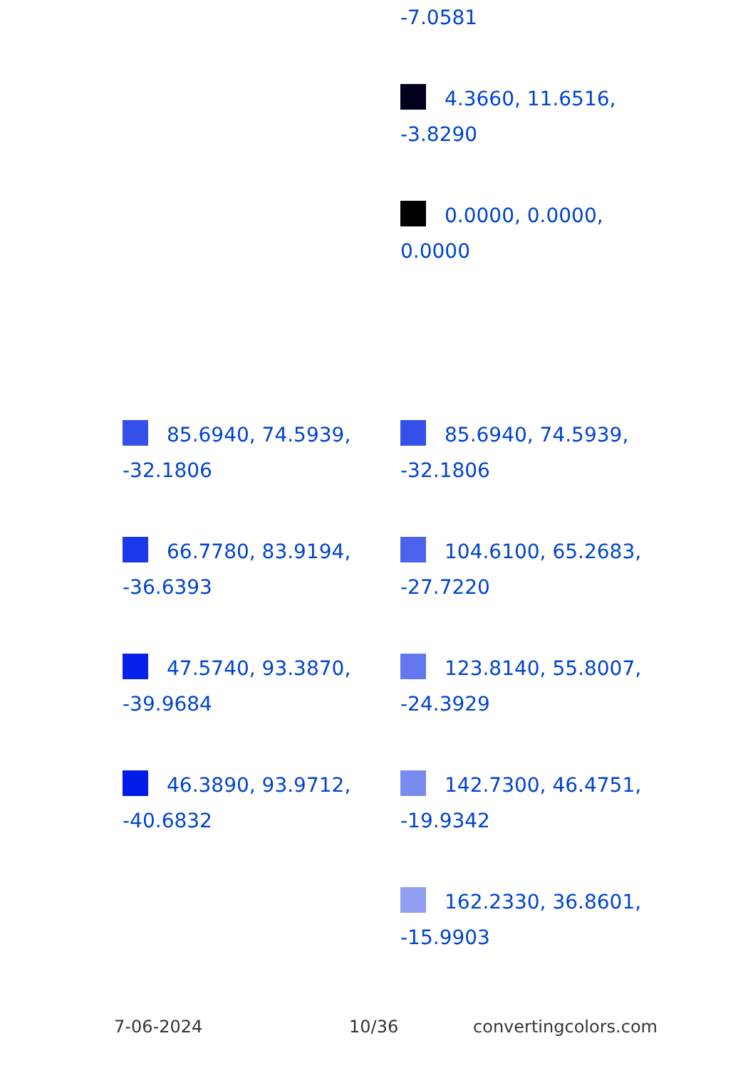-7.0581
4.3660, 11.6516, -3.8290
0.0000, 0.0000, 0.0000
85.6940, 74.5939, -32.1806
85.6940, 74.5939, -32.1806
66.7780, 83.9194, -36.6393
104.6100, 65.2683, -27.7220
47.5740, 93.3870, -39.9684
123.8140, 55.8007, -24.3929
46.3890, 93.9712, -40.6832
142.7300, 46.4751, -19.9342
162.2330, 36.8601, -15.9903
7-06-2024 10/36 convertingcolors.com